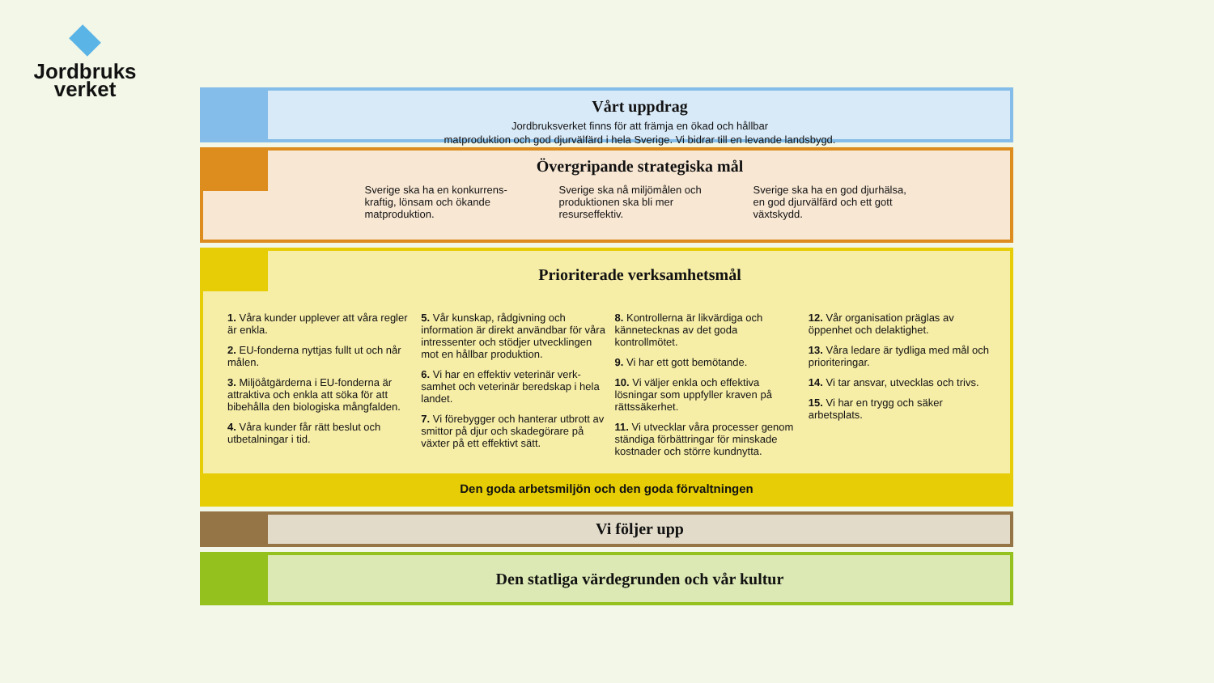Jordbruks
verket
Vårt uppdrag
Jordbruksverket finns för att främja en ökad och hållbar
matproduktion och god djurvälfärd i hela Sverige. Vi bidrar till en levande landsbygd.
Övergripande strategiska mål
Sverige ska ha en konkurrens-kraftig, lönsam och ökande matproduktion.
Sverige ska nå miljömålen och produktionen ska bli mer resurseffektiv.
Sverige ska ha en god djurhälsa, en god djurvälfärd och ett gott växtskydd.
Prioriterade verksamhetsmål
1. Våra kunder upplever att våra regler är enkla.
2. EU-fonderna nyttjas fullt ut och når målen.
3. Miljöåtgärderna i EU-fonderna är attraktiva och enkla att söka för att bibehålla den biologiska mångfalden.
4. Våra kunder får rätt beslut och utbetalningar i tid.
5. Vår kunskap, rådgivning och information är direkt användbar för våra intressenter och stödjer utvecklingen mot en hållbar produktion.
6. Vi har en effektiv veterinär verk-samhet och veterinär beredskap i hela landet.
7. Vi förebygger och hanterar utbrott av smittor på djur och skadegörare på växter på ett effektivt sätt.
8. Kontrollerna är likvärdiga och kännetecknas av det goda kontrollmötet.
9. Vi har ett gott bemötande.
10. Vi väljer enkla och effektiva lösningar som uppfyller kraven på rättssäkerhet.
11. Vi utvecklar våra processer genom ständiga förbättringar för minskade kostnader och större kundnytta.
12. Vår organisation präglas av öppenhet och delaktighet.
13. Våra ledare är tydliga med mål och prioriteringar.
14. Vi tar ansvar, utvecklas och trivs.
15. Vi har en trygg och säker arbetsplats.
Den goda arbetsmiljön och den goda förvaltningen
Vi följer upp
Den statliga värdegrunden och vår kultur